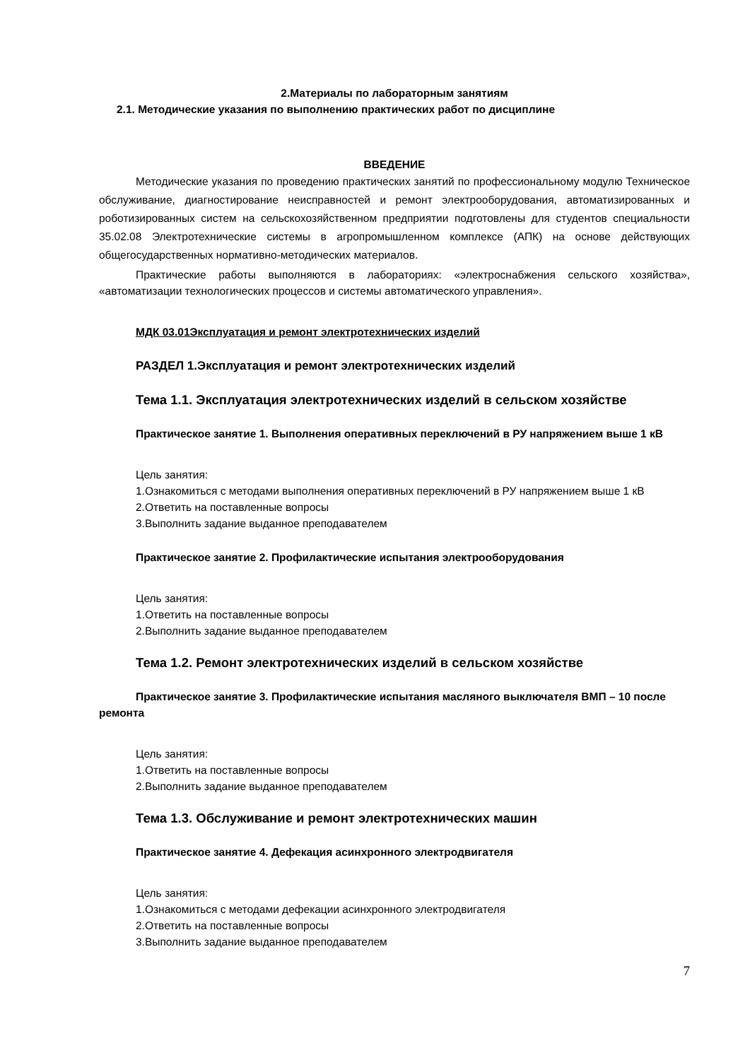2.Материалы по лабораторным занятиям
2.1. Методические указания по выполнению практических работ по дисциплине
ВВЕДЕНИЕ
Методические указания по проведению практических занятий по профессиональному модулю Техническое обслуживание, диагностирование неисправностей и ремонт электрооборудования, автоматизированных и роботизированных систем на сельскохозяйственном предприятии подготовлены для студентов специальности 35.02.08 Электротехнические системы в агропромышленном комплексе (АПК) на основе действующих общегосударственных нормативно-методических материалов.
Практические работы выполняются в лабораториях: «электроснабжения сельского хозяйства», «автоматизации технологических процессов и системы автоматического управления».
МДК 03.01Эксплуатация и ремонт электротехнических изделий
РАЗДЕЛ 1.Эксплуатация и ремонт электротехнических изделий
Тема 1.1. Эксплуатация электротехнических изделий в сельском хозяйстве
Практическое занятие 1. Выполнения оперативных переключений в РУ напряжением выше 1 кВ
Цель занятия:
1.Ознакомиться с методами выполнения оперативных переключений в РУ напряжением выше 1 кВ
2.Ответить на поставленные вопросы
3.Выполнить задание выданное преподавателем
Практическое занятие 2. Профилактические испытания электрооборудования
Цель занятия:
1.Ответить на поставленные вопросы
2.Выполнить задание выданное преподавателем
Тема 1.2. Ремонт электротехнических изделий в сельском хозяйстве
Практическое занятие 3. Профилактические испытания масляного выключателя ВМП – 10 после ремонта
Цель занятия:
1.Ответить на поставленные вопросы
2.Выполнить задание выданное преподавателем
Тема 1.3. Обслуживание и ремонт электротехнических машин
Практическое занятие 4. Дефекация асинхронного электродвигателя
Цель занятия:
1.Ознакомиться с методами дефекации асинхронного электродвигателя
2.Ответить на поставленные вопросы
3.Выполнить задание выданное преподавателем
7